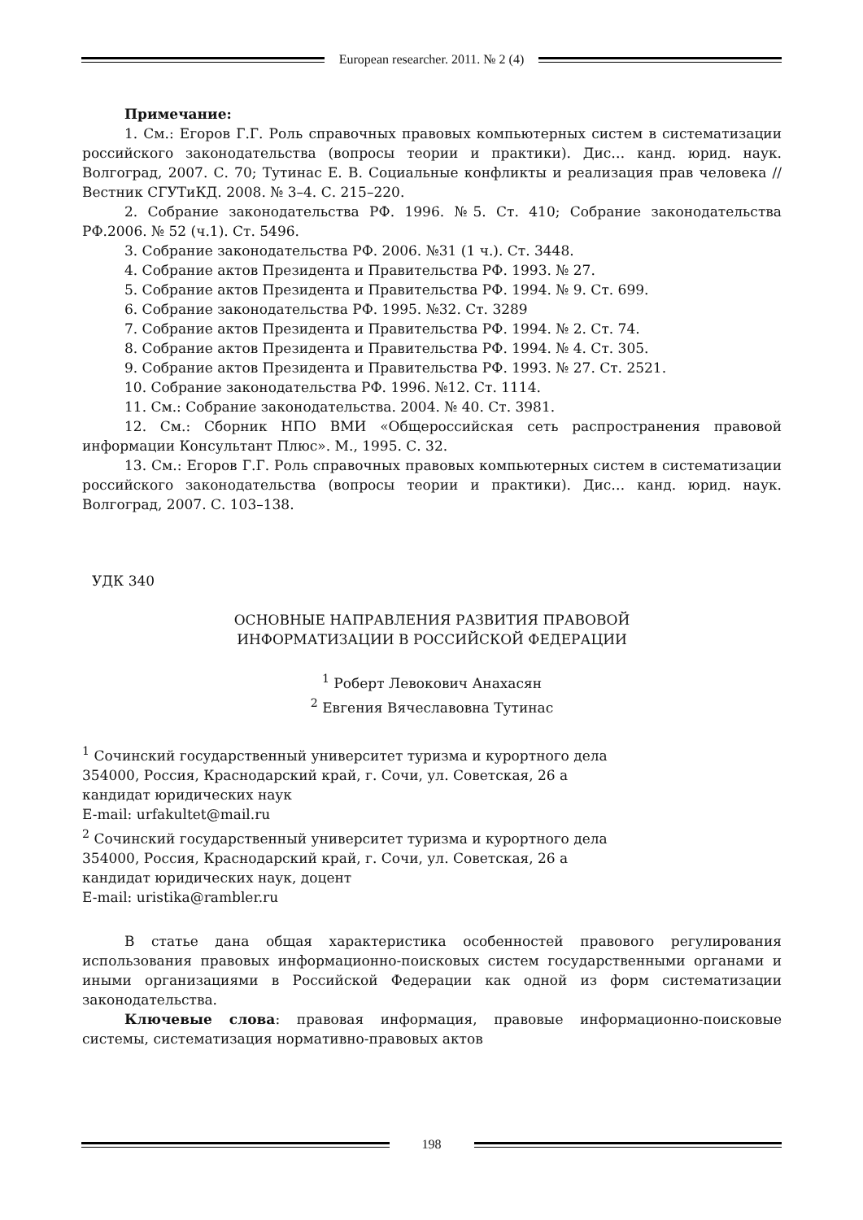European researcher. 2011. № 2 (4)
Примечание:
1. См.: Егоров Г.Г. Роль справочных правовых компьютерных систем в систематизации российского законодательства (вопросы теории и практики). Дис… канд. юрид. наук. Волгоград, 2007. С. 70; Тутинас Е. В. Социальные конфликты и реализация прав человека // Вестник СГУТиКД. 2008. № 3–4. С. 215–220.
2. Собрание законодательства РФ. 1996. №5. Ст. 410; Собрание законодательства РФ.2006. № 52 (ч.1). Ст. 5496.
3. Собрание законодательства РФ. 2006. №31 (1 ч.). Ст. 3448.
4. Собрание актов Президента и Правительства РФ. 1993. № 27.
5. Собрание актов Президента и Правительства РФ. 1994. № 9. Ст. 699.
6. Собрание законодательства РФ. 1995. №32. Ст. 3289
7. Собрание актов Президента и Правительства РФ. 1994. № 2. Ст. 74.
8. Собрание актов Президента и Правительства РФ. 1994. № 4. Ст. 305.
9. Собрание актов Президента и Правительства РФ. 1993. № 27. Ст. 2521.
10. Собрание законодательства РФ. 1996. №12. Ст. 1114.
11. См.: Собрание законодательства. 2004. № 40. Ст. 3981.
12. См.: Сборник НПО ВМИ «Общероссийская сеть распространения правовой информации Консультант Плюс». М., 1995. С. 32.
13. См.: Егоров Г.Г. Роль справочных правовых компьютерных систем в систематизации российского законодательства (вопросы теории и практики). Дис… канд. юрид. наук. Волгоград, 2007. С. 103–138.
УДК 340
ОСНОВНЫЕ НАПРАВЛЕНИЯ РАЗВИТИЯ ПРАВОВОЙ
ИНФОРМАТИЗАЦИИ В РОССИЙСКОЙ ФЕДЕРАЦИИ
<sup>1</sup> Роберт Левокович Анахасян
<sup>2</sup> Евгения Вячеславовна Тутинас
<sup>1</sup> Сочинский государственный университет туризма и курортного дела
354000, Россия, Краснодарский край, г. Сочи, ул. Советская, 26 а
кандидат юридических наук
E-mail: urfakultet@mail.ru
<sup>2</sup> Сочинский государственный университет туризма и курортного дела
354000, Россия, Краснодарский край, г. Сочи, ул. Советская, 26 а
кандидат юридических наук, доцент
E-mail: uristika@rambler.ru
В статье дана общая характеристика особенностей правового регулирования использования правовых информационно-поисковых систем государственными органами и иными организациями в Российской Федерации как одной из форм систематизации законодательства.
Ключевые слова: правовая информация, правовые информационно-поисковые системы, систематизация нормативно-правовых актов
198